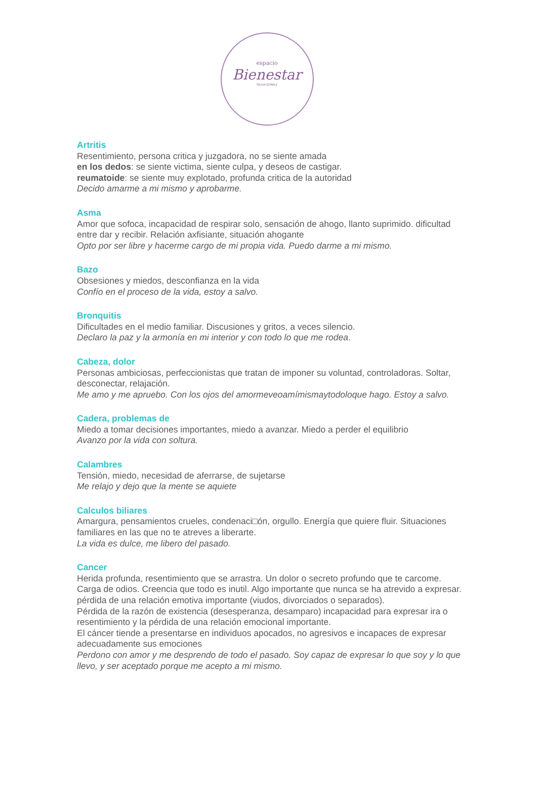espacio
Bienestar
SILVIA GOMEZ
Artritis
Resentimiento, persona critica y juzgadora, no se siente amada
en los dedos: se siente victima, siente culpa, y deseos de castigar.
reumatoide: se siente muy explotado, profunda critica de la autoridad
Decido amarme a mi mismo y aprobarme.
Asma
Amor que sofoca, incapacidad de respirar solo, sensación de ahogo, llanto suprimido. dificultad entre dar y recibir. Relación axfisiante, situación ahogante
Opto por ser libre y hacerme cargo de mi propia vida. Puedo darme a mi mismo.
Bazo
Obsesiones y miedos, desconfianza en la vida
Confío en el proceso de la vida, estoy a salvo.
Bronquitis
Dificultades en el medio familiar. Discusiones y gritos, a veces silencio.
Declaro la paz y la armonía en mi interior y con todo lo que me rodea.
Cabeza, dolor
Personas ambiciosas, perfeccionistas que tratan de imponer su voluntad, controladoras. Soltar, desconectar, relajación.
Me amo y me apruebo. Con los ojos del amormeveoamímismaytodoloque hago. Estoy a salvo.
Cadera, problemas de
Miedo a tomar decisiones importantes, miedo a avanzar. Miedo a perder el equilibrio
Avanzo por la vida con soltura.
Calambres
Tensión, miedo, necesidad de aferrarse, de sujetarse
Me relajo y dejo que la mente se aquiete
Calculos biliares
Amargura, pensamientos crueles, condenaci□ón, orgullo. Energía que quiere fluir. Situaciones familiares en las que no te atreves a liberarte.
La vida es dulce, me libero del pasado.
Cancer
Herida profunda, resentimiento que se arrastra. Un dolor o secreto profundo que te carcome. Carga de odios. Creencia que todo es inutil. Algo importante que nunca se ha atrevido a expresar. pérdida de una relación emotiva importante (viudos, divorciados o separados).
Pérdida de la razón de existencia (desesperanza, desamparo) incapacidad para expresar ira o resentimiento y la pérdida de una relación emocional importante.
El cáncer tiende a presentarse en individuos apocados, no agresivos e incapaces de expresar adecuadamente sus emociones
Perdono con amor y me desprendo de todo el pasado. Soy capaz de expresar lo que soy y lo que llevo, y ser aceptado porque me acepto a mi mismo.